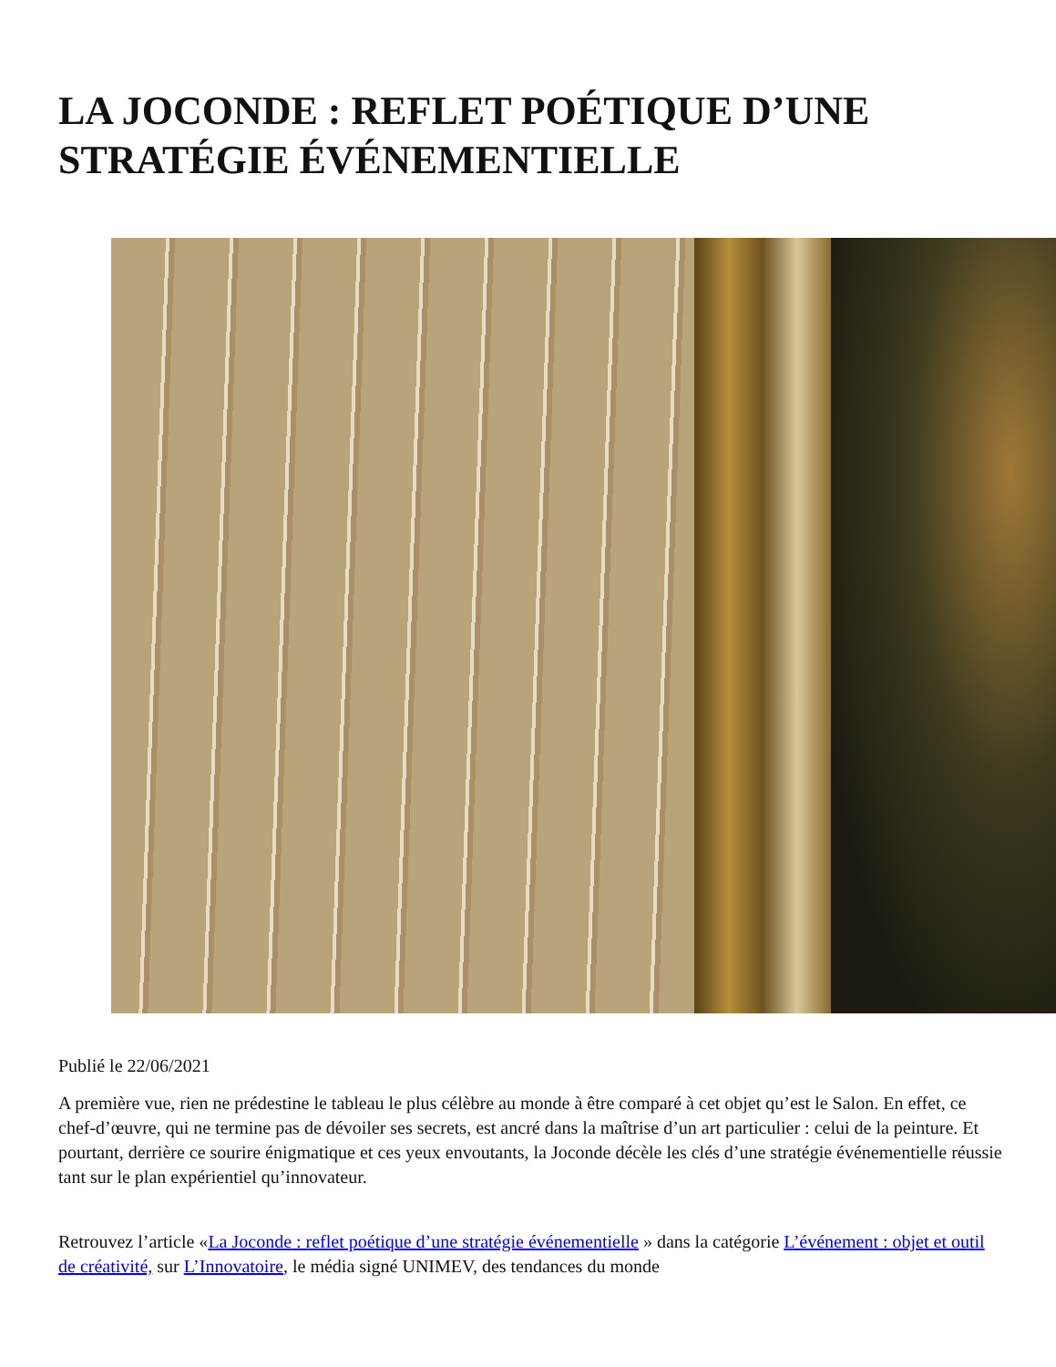LA JOCONDE : REFLET POÉTIQUE D’UNE STRATÉGIE ÉVÉNEMENTIELLE
Publié le 22/06/2021
A première vue, rien ne prédestine le tableau le plus célèbre au monde à être comparé à cet objet qu’est le Salon. En effet, ce chef-d’œuvre, qui ne termine pas de dévoiler ses secrets, est ancré dans la maîtrise d’un art particulier : celui de la peinture. Et pourtant, derrière ce sourire énigmatique et ces yeux envoutants, la Joconde décèle les clés d’une stratégie événementielle réussie tant sur le plan expérientiel qu’innovateur.
Retrouvez l’article «La Joconde : reflet poétique d’une stratégie événementielle » dans la catégorie L’événement : objet et outil de créativité, sur L’Innovatoire, le média signé UNIMEV, des tendances du monde